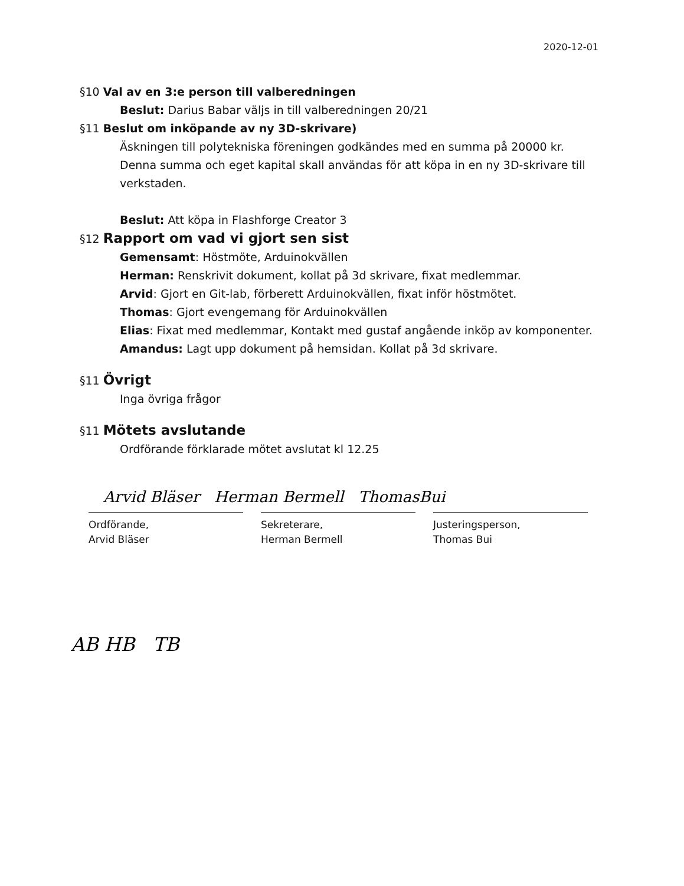2020-12-01
§10 Val av en 3:e person till valberedningen
Beslut: Darius Babar väljs in till valberedningen 20/21
§11 Beslut om inköpande av ny 3D-skrivare)
Äskningen till polytekniska föreningen godkändes med en summa på 20000 kr. Denna summa och eget kapital skall användas för att köpa in en ny 3D-skrivare till verkstaden.
Beslut: Att köpa in Flashforge Creator 3
§12 Rapport om vad vi gjort sen sist
Gemensamt: Höstmöte, Arduinokvällen
Herman: Renskrivit dokument, kollat på 3d skrivare, fixat medlemmar.
Arvid: Gjort en Git-lab, förberett Arduinokvällen, fixat inför höstmötet.
Thomas: Gjort evengemang för Arduinokvällen
Elias: Fixat med medlemmar, Kontakt med gustaf angående inköp av komponenter.
Amandus: Lagt upp dokument på hemsidan. Kollat på 3d skrivare.
§11 Övrigt
Inga övriga frågor
§11 Mötets avslutande
Ordförande förklarade mötet avslutat kl 12.25
Arvid Bläser Herman Bermell ThomasBui
Ordförande,
Arvid Bläser
Sekreterare,
Herman Bermell
Justeringsperson,
Thomas Bui
AB HB TB